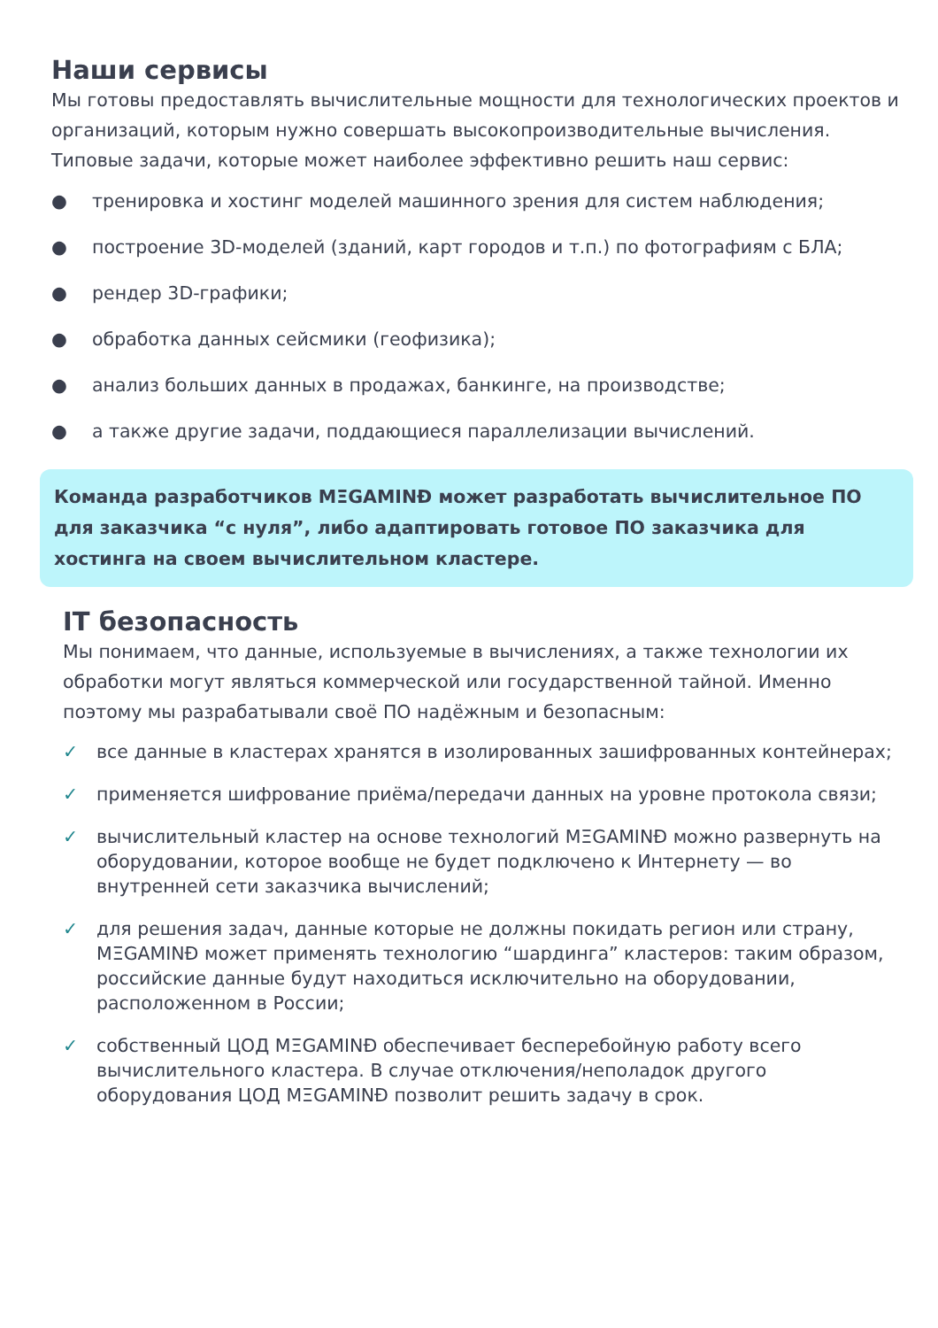Наши сервисы
Мы готовы предоставлять вычислительные мощности для технологических проектов и организаций, которым нужно совершать высокопроизводительные вычисления.
Типовые задачи, которые может наиболее эффективно решить наш сервис:
● тренировка и хостинг моделей машинного зрения для систем наблюдения;
● построение 3D-моделей (зданий, карт городов и т.п.) по фотографиям с БЛА;
● рендер 3D-графики;
● обработка данных сейсмики (геофизика);
● анализ больших данных в продажах, банкинге, на производстве;
● а также другие задачи, поддающиеся параллелизации вычислений.
Команда разработчиков MΞGAMINĐ может разработать вычислительное ПО для заказчика “с нуля”, либо адаптировать готовое ПО заказчика для хостинга на своем вычислительном кластере.
IT безопасность
Мы понимаем, что данные, используемые в вычислениях, а также технологии их обработки могут являться коммерческой или государственной тайной. Именно поэтому мы разрабатывали своё ПО надёжным и безопасным:
✓ все данные в кластерах хранятся в изолированных зашифрованных контейнерах;
✓ применяется шифрование приёма/передачи данных на уровне протокола связи;
✓ вычислительный кластер на основе технологий MΞGAMINĐ можно развернуть на оборудовании, которое вообще не будет подключено к Интернету — во внутренней сети заказчика вычислений;
✓ для решения задач, данные которые не должны покидать регион или страну, MΞGAMINĐ может применять технологию “шардинга” кластеров: таким образом, российские данные будут находиться исключительно на оборудовании, расположенном в России;
✓ собственный ЦОД MΞGAMINĐ обеспечивает бесперебойную работу всего вычислительного кластера. В случае отключения/неполадок другого оборудования ЦОД MΞGAMINĐ позволит решить задачу в срок.